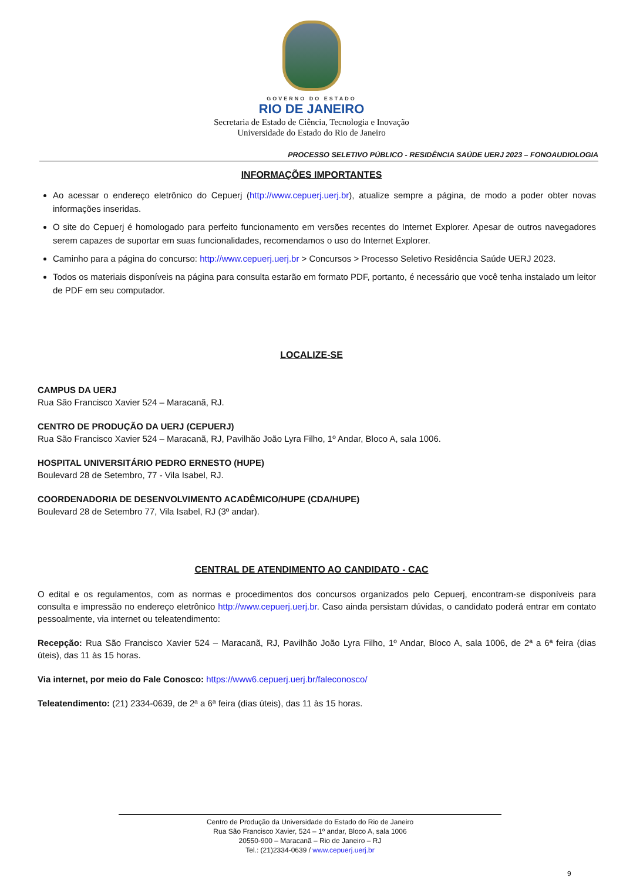GOVERNO DO ESTADO
RIO DE JANEIRO
Secretaria de Estado de Ciência, Tecnologia e Inovação
Universidade do Estado do Rio de Janeiro
PROCESSO SELETIVO PÚBLICO - RESIDÊNCIA SAÚDE UERJ 2023 – FONOAUDIOLOGIA
INFORMAÇÕES IMPORTANTES
Ao acessar o endereço eletrônico do Cepuerj (http://www.cepuerj.uerj.br), atualize sempre a página, de modo a poder obter novas informações inseridas.
O site do Cepuerj é homologado para perfeito funcionamento em versões recentes do Internet Explorer. Apesar de outros navegadores serem capazes de suportar em suas funcionalidades, recomendamos o uso do Internet Explorer.
Caminho para a página do concurso: http://www.cepuerj.uerj.br > Concursos > Processo Seletivo Residência Saúde UERJ 2023.
Todos os materiais disponíveis na página para consulta estarão em formato PDF, portanto, é necessário que você tenha instalado um leitor de PDF em seu computador.
LOCALIZE-SE
CAMPUS DA UERJ
Rua São Francisco Xavier 524 – Maracanã, RJ.
CENTRO DE PRODUÇÃO DA UERJ (CEPUERJ)
Rua São Francisco Xavier 524 – Maracanã, RJ, Pavilhão João Lyra Filho, 1º Andar, Bloco A, sala 1006.
HOSPITAL UNIVERSITÁRIO PEDRO ERNESTO (HUPE)
Boulevard 28 de Setembro, 77 - Vila Isabel, RJ.
COORDENADORIA DE DESENVOLVIMENTO ACADÊMICO/HUPE (CDA/HUPE)
Boulevard 28 de Setembro 77, Vila Isabel, RJ (3º andar).
CENTRAL DE ATENDIMENTO AO CANDIDATO - CAC
O edital e os regulamentos, com as normas e procedimentos dos concursos organizados pelo Cepuerj, encontram-se disponíveis para consulta e impressão no endereço eletrônico http://www.cepuerj.uerj.br. Caso ainda persistam dúvidas, o candidato poderá entrar em contato pessoalmente, via internet ou teleatendimento:
Recepção: Rua São Francisco Xavier 524 – Maracanã, RJ, Pavilhão João Lyra Filho, 1º Andar, Bloco A, sala 1006, de 2ª a 6ª feira (dias úteis), das 11 às 15 horas.
Via internet, por meio do Fale Conosco: https://www6.cepuerj.uerj.br/faleconosco/
Teleatendimento: (21) 2334-0639, de 2ª a 6ª feira (dias úteis), das 11 às 15 horas.
Centro de Produção da Universidade do Estado do Rio de Janeiro
Rua São Francisco Xavier, 524 – 1º andar, Bloco A, sala 1006
20550-900 – Maracanã – Rio de Janeiro – RJ
Tel.: (21)2334-0639 / www.cepuerj.uerj.br
9